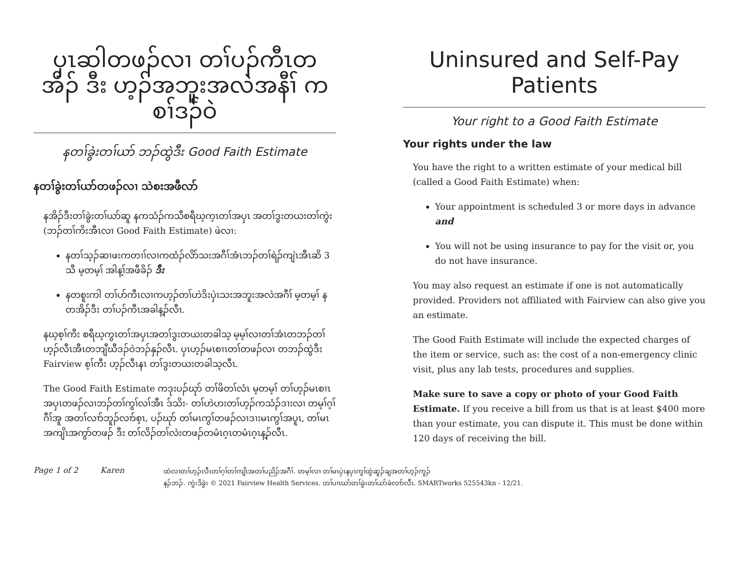ပှၤဆါတဖၣ်လၢ တၢ်ပၣ်ကီၤတ အိၣ် ဒီး ဟ့ၣ်အဘူးအလဲအနီၢ် ကစၢ်ဒၣ်ဝဲ
နတၢ်ခွဲးတၢ်ယာ် ဘၣ်ထွဲဒီး Good Faith Estimate
နတၢ်ခွဲးတၢ်ယာ်တဖၣ်လၢ သဲစးအဖီလာ်
နအိၣ်ဒီးတၢ်ခွဲးတၢ်ယာ်ဆူ နကသံၣ်ကသီစရီဃ့က့ၤတၢ်အပှၤ အတၢ်ဒွးတယးတၢ်ကွဲး (ဘၣ်တၢ်ကိးအီၤလၢ Good Faith Estimate) ဖဲလၢ:
နတၢ်သ့ၣ်ဆၢဖးကတၢၢ်လၢကထံၣ်လိာ်သးအဂီၢ်အံၤဘၣ်တၢ်ရဲၣ်ကျဲၤအီၤဆိ 3 သီ မ့တမ့ၢ် အါန့ၢ်အဖီခိၣ် ဒီး
နတစူးကါ တၢ်ဟ်ကီၤလၢကဟ့ၣ်တၢ်ဟဲဒိးပှဲၤသးအဘူးအလဲအဂီၢ် မ့တမ့ၢ် နတအိၣ်ဒီး တၢ်ပၣ်ကီၤအခါန့ၣ်လီၤ.
နဃ့စ့ၢ်ကီး စရီဃ့ကွၤတၢ်အပှၤအတၢ်ဒွးတယးတခါသ့ မ့မ့ၢ်လၢတၢ်အံၤတဘၣ်တၢ်ဟ့ၣ်လီၤအီၤတဘျီဃီဒၣ်ဝဲဘၣ်နှၣ်လီၤ. ပှၤဟ့ၣ်မၤစၢၤတၢ်တဖၣ်လၢ တဘၣ်ထွဲဒီး Fairview စ့ၢ်ကီး ဟ့ၣ်လီၤနၤ တၢ်ဒွးတယးတခါသ့လီၤ.
The Good Faith Estimate ကဒုးပၣ်ဃုာ် တၢ်ဖိတၢ်လံၤ မ့တမ့ၢ် တၢ်ဟ့ၣ်မၤစၢၤ အပှၤတဖၣ်လၢဘၣ်တၢ်ကွၢ်လၢ်အီၤ ဒ်သိး- တၢ်ဟဲဟးတၢ်ဟ့ၣ်ကသံၣ်ဒၢးလၢ တမ့ၢ်ဂ့ၢ်ဂီၢ်အူ အတၢ်လၢာ်ဘူၣ်လၢာ်စ့ၤ, ပၣ်ဃုာ် တၢ်မၤကွၢ်တဖၣ်လၢဒၢးမၤကွၢ်အပူၤ, တၢ်မၤအကျိၤအကွာ်တဖၣ် ဒီး တၢ်လိၣ်တၢ်လဲးတဖၣ်တမံၤဂ့ၤတမံၤဂ့ၤန့ၣ်လီၤ.
Uninsured and Self-Pay Patients
Your right to a Good Faith Estimate
Your rights under the law
You have the right to a written estimate of your medical bill (called a Good Faith Estimate) when:
Your appointment is scheduled 3 or more days in advance and
You will not be using insurance to pay for the visit or, you do not have insurance.
You may also request an estimate if one is not automatically provided. Providers not affiliated with Fairview can also give you an estimate.
The Good Faith Estimate will include the expected charges of the item or service, such as: the cost of a non-emergency clinic visit, plus any lab tests, procedures and supplies.
Make sure to save a copy or photo of your Good Faith Estimate. If you receive a bill from us that is at least $400 more than your estimate, you can dispute it. This must be done within 120 days of receiving the bill.
Page 1 of 2 Karen
ထဲလၢတၢ်ဟ့ၣ်လီၤတၢ်ဂ့ၢ်တၢ်ကျိၤအတၢ်ပညိၣ်အဂီၢ်. တမ့ၢ်လၢ တၢ်မၤပှဲၤနပှၤကွၢ်ထွဲဆူၣ်ချအတၢ်ဟ့ၣ်ကူၣ်
နၣ်ဘၣ်. ကွဲးဒိခွဲး © 2021 Fairview Health Services. တၢ်ပၢၤဃာ်တၢ်ခွဲးတၢ်ယာ်ခဲလၢာ်လီၤ. SMARTworks 525543kn - 12/21.